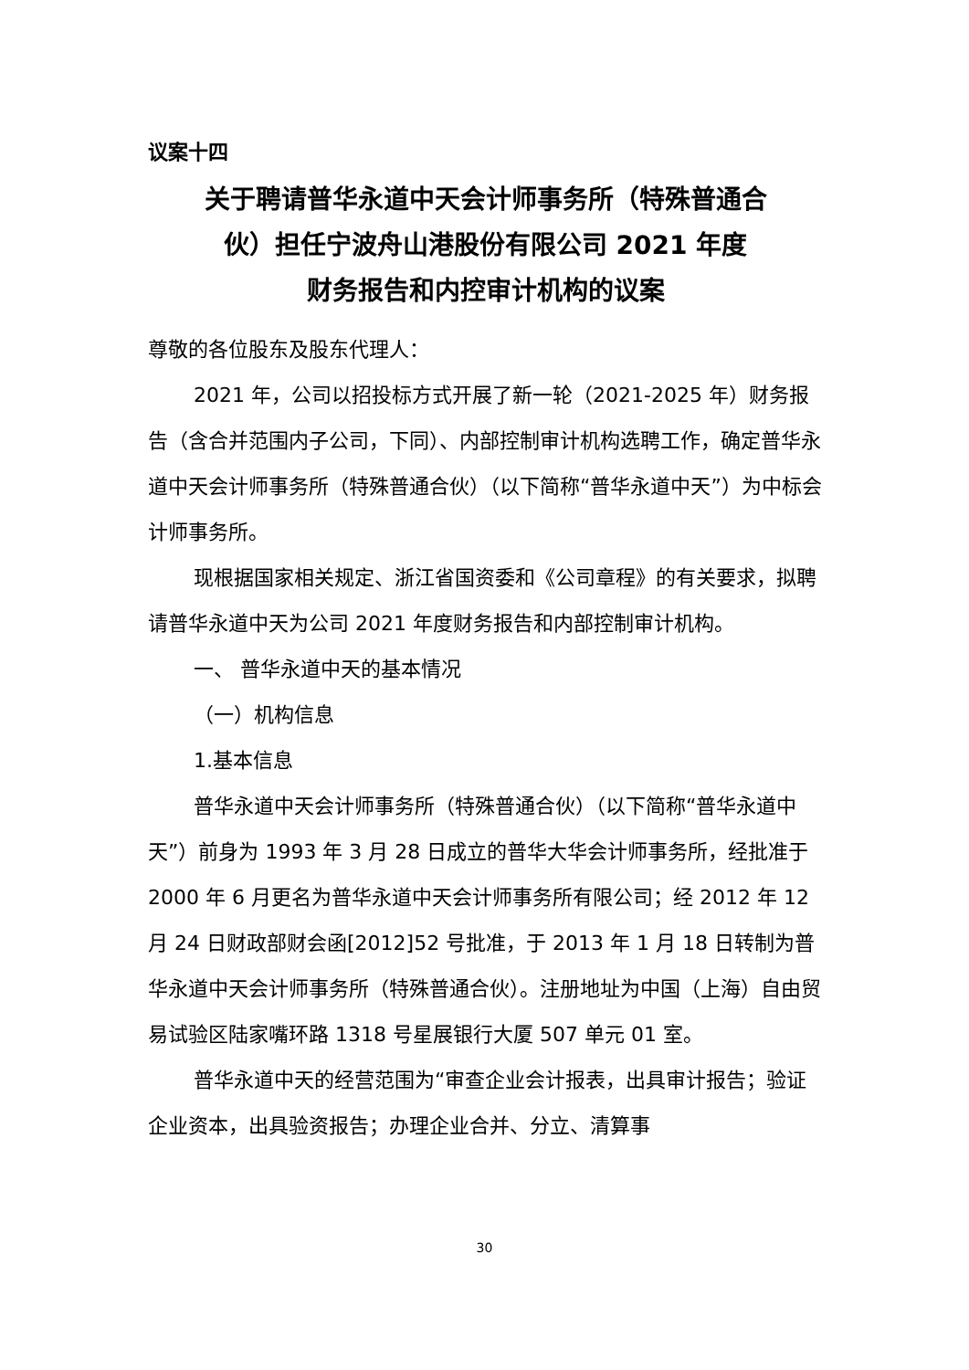议案十四
关于聘请普华永道中天会计师事务所（特殊普通合
伙）担任宁波舟山港股份有限公司 2021 年度
财务报告和内控审计机构的议案
尊敬的各位股东及股东代理人：
2021 年，公司以招投标方式开展了新一轮（2021-2025 年）财务报告（含合并范围内子公司，下同）、内部控制审计机构选聘工作，确定普华永道中天会计师事务所（特殊普通合伙）（以下简称“普华永道中天”）为中标会计师事务所。
现根据国家相关规定、浙江省国资委和《公司章程》的有关要求，拟聘请普华永道中天为公司 2021 年度财务报告和内部控制审计机构。
一、 普华永道中天的基本情况
（一）机构信息
1.基本信息
普华永道中天会计师事务所（特殊普通合伙）（以下简称“普华永道中天”）前身为 1993 年 3 月 28 日成立的普华大华会计师事务所，经批准于 2000 年 6 月更名为普华永道中天会计师事务所有限公司；经 2012 年 12 月 24 日财政部财会函[2012]52 号批准，于 2013 年 1 月 18 日转制为普华永道中天会计师事务所（特殊普通合伙）。注册地址为中国（上海）自由贸易试验区陆家嘴环路 1318 号星展银行大厦 507 单元 01 室。
普华永道中天的经营范围为“审查企业会计报表，出具审计报告；验证企业资本，出具验资报告；办理企业合并、分立、清算事
30